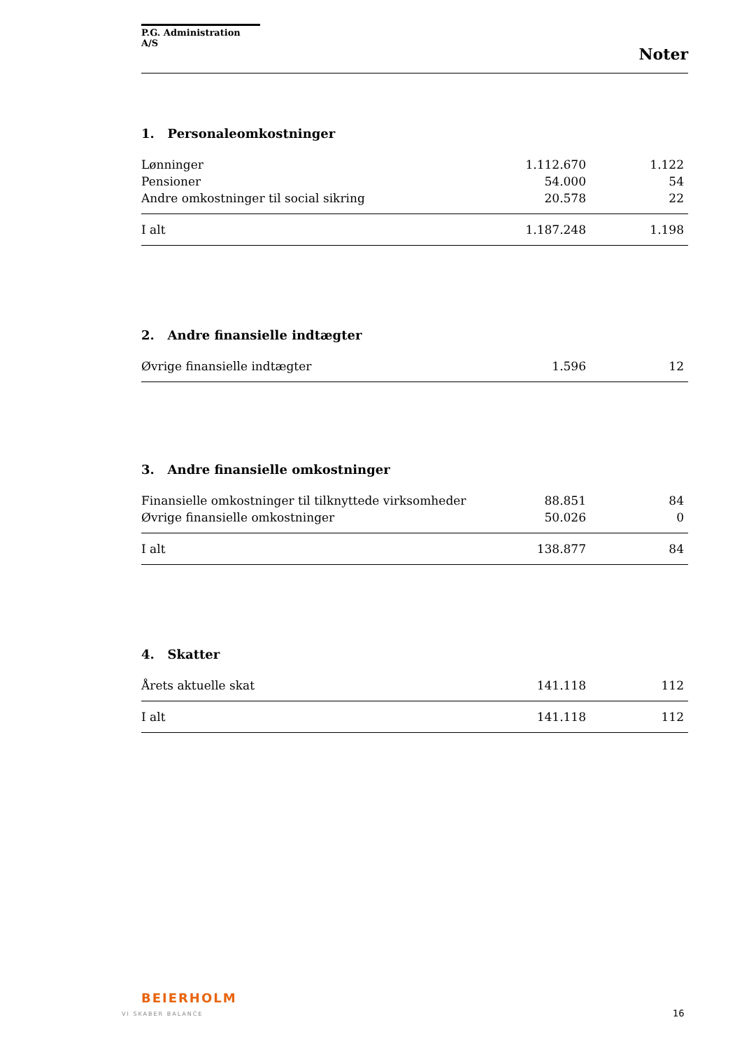P.G. Administration A/S
Noter
1. Personaleomkostninger
| Lønninger | 1.112.670 | 1.122 |
| Pensioner | 54.000 | 54 |
| Andre omkostninger til social sikring | 20.578 | 22 |
| I alt | 1.187.248 | 1.198 |
2. Andre finansielle indtægter
| Øvrige finansielle indtægter | 1.596 | 12 |
3. Andre finansielle omkostninger
| Finansielle omkostninger til tilknyttede virksomheder | 88.851 | 84 |
| Øvrige finansielle omkostninger | 50.026 | 0 |
| I alt | 138.877 | 84 |
4. Skatter
| Årets aktuelle skat | 141.118 | 112 |
| I alt | 141.118 | 112 |
BEIERHOLM
VI SKABER BALANCE
16